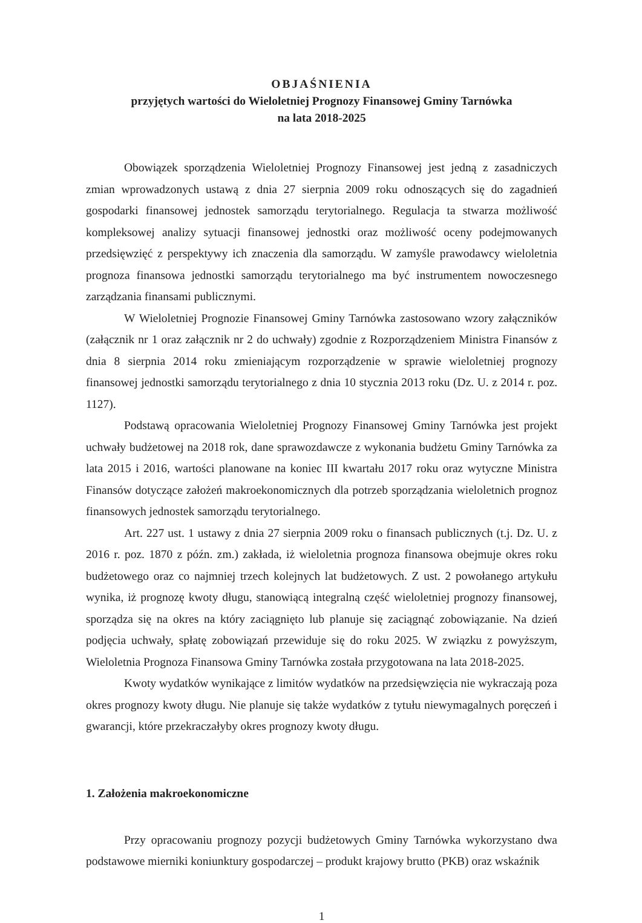OBJAŚNIENIA
przyjętych wartości do Wieloletniej Prognozy Finansowej Gminy Tarnówka
na lata 2018-2025
Obowiązek sporządzenia Wieloletniej Prognozy Finansowej jest jedną z zasadniczych zmian wprowadzonych ustawą z dnia 27 sierpnia 2009 roku odnoszących się do zagadnień gospodarki finansowej jednostek samorządu terytorialnego. Regulacja ta stwarza możliwość kompleksowej analizy sytuacji finansowej jednostki oraz możliwość oceny podejmowanych przedsięwzięć z perspektywy ich znaczenia dla samorządu. W zamyśle prawodawcy wieloletnia prognoza finansowa jednostki samorządu terytorialnego ma być instrumentem nowoczesnego zarządzania finansami publicznymi.
W Wieloletniej Prognozie Finansowej Gminy Tarnówka zastosowano wzory załączników (załącznik nr 1 oraz załącznik nr 2 do uchwały) zgodnie z Rozporządzeniem Ministra Finansów z dnia 8 sierpnia 2014 roku zmieniającym rozporządzenie w sprawie wieloletniej prognozy finansowej jednostki samorządu terytorialnego z dnia 10 stycznia 2013 roku (Dz. U. z 2014 r. poz. 1127).
Podstawą opracowania Wieloletniej Prognozy Finansowej Gminy Tarnówka jest projekt uchwały budżetowej na 2018 rok, dane sprawozdawcze z wykonania budżetu Gminy Tarnówka za lata 2015 i 2016, wartości planowane na koniec III kwartału 2017 roku oraz wytyczne Ministra Finansów dotyczące założeń makroekonomicznych dla potrzeb sporządzania wieloletnich prognoz finansowych jednostek samorządu terytorialnego.
Art. 227 ust. 1 ustawy z dnia 27 sierpnia 2009 roku o finansach publicznych (t.j. Dz. U. z 2016 r. poz. 1870 z późn. zm.) zakłada, iż wieloletnia prognoza finansowa obejmuje okres roku budżetowego oraz co najmniej trzech kolejnych lat budżetowych. Z ust. 2 powołanego artykułu wynika, iż prognozę kwoty długu, stanowiącą integralną część wieloletniej prognozy finansowej, sporządza się na okres na który zaciągnięto lub planuje się zaciągnąć zobowiązanie. Na dzień podjęcia uchwały, spłatę zobowiązań przewiduje się do roku 2025. W związku z powyższym, Wieloletnia Prognoza Finansowa Gminy Tarnówka została przygotowana na lata 2018-2025.
Kwoty wydatków wynikające z limitów wydatków na przedsięwzięcia nie wykraczają poza okres prognozy kwoty długu. Nie planuje się także wydatków z tytułu niewymagalnych poręczeń i gwarancji, które przekraczałyby okres prognozy kwoty długu.
1. Założenia makroekonomiczne
Przy opracowaniu prognozy pozycji budżetowych Gminy Tarnówka wykorzystano dwa podstawowe mierniki koniunktury gospodarczej – produkt krajowy brutto (PKB) oraz wskaźnik
1